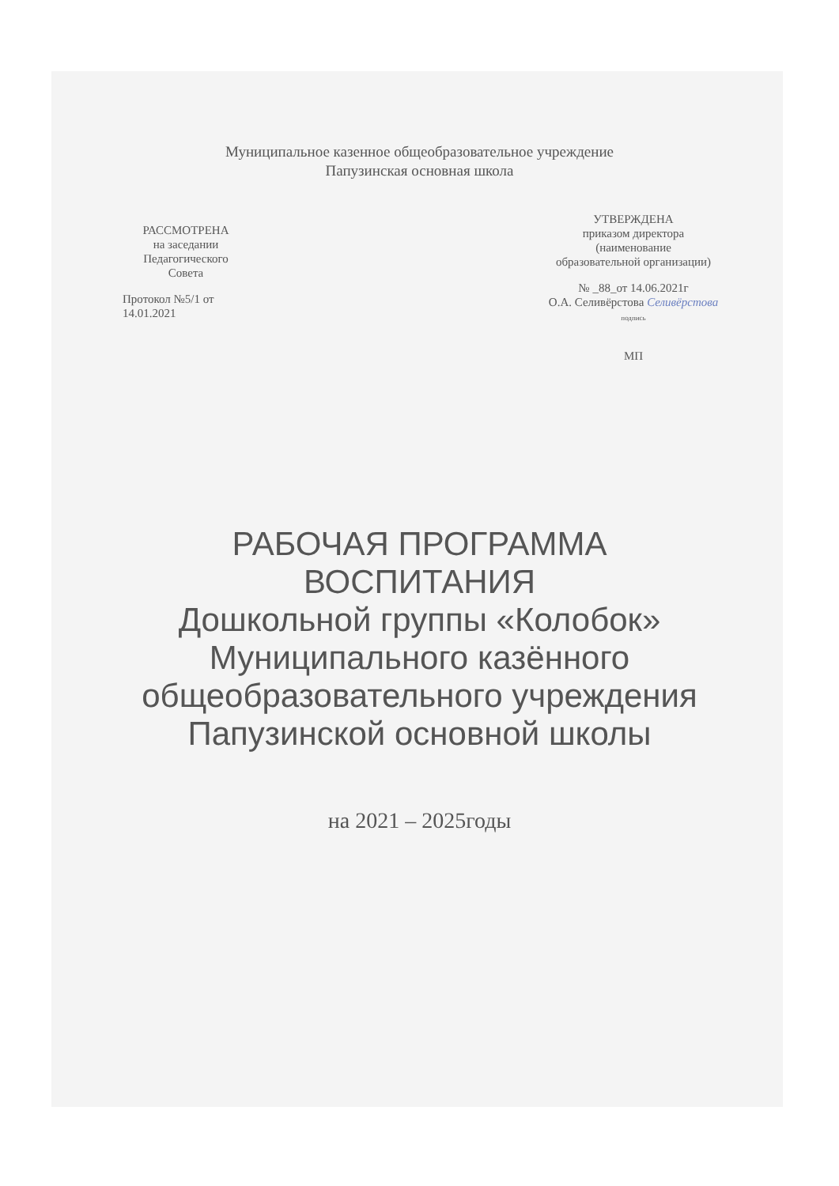Муниципальное казенное общеобразовательное учреждение
Папузинская основная школа
РАССМОТРЕНА
на заседании
Педагогического
Совета
Протокол №5/1 от
14.01.2021
УТВЕРЖДЕНА
приказом директора
(наименование
образовательной организации)
№ _88_от 14.06.2021г
О.А. Селивёрстова Селивёрстова
подпись
МП
РАБОЧАЯ ПРОГРАММА
ВОСПИТАНИЯ
Дошкольной группы «Колобок»
Муниципального казённого
общеобразовательного учреждения
Папузинской основной школы
на 2021 – 2025годы